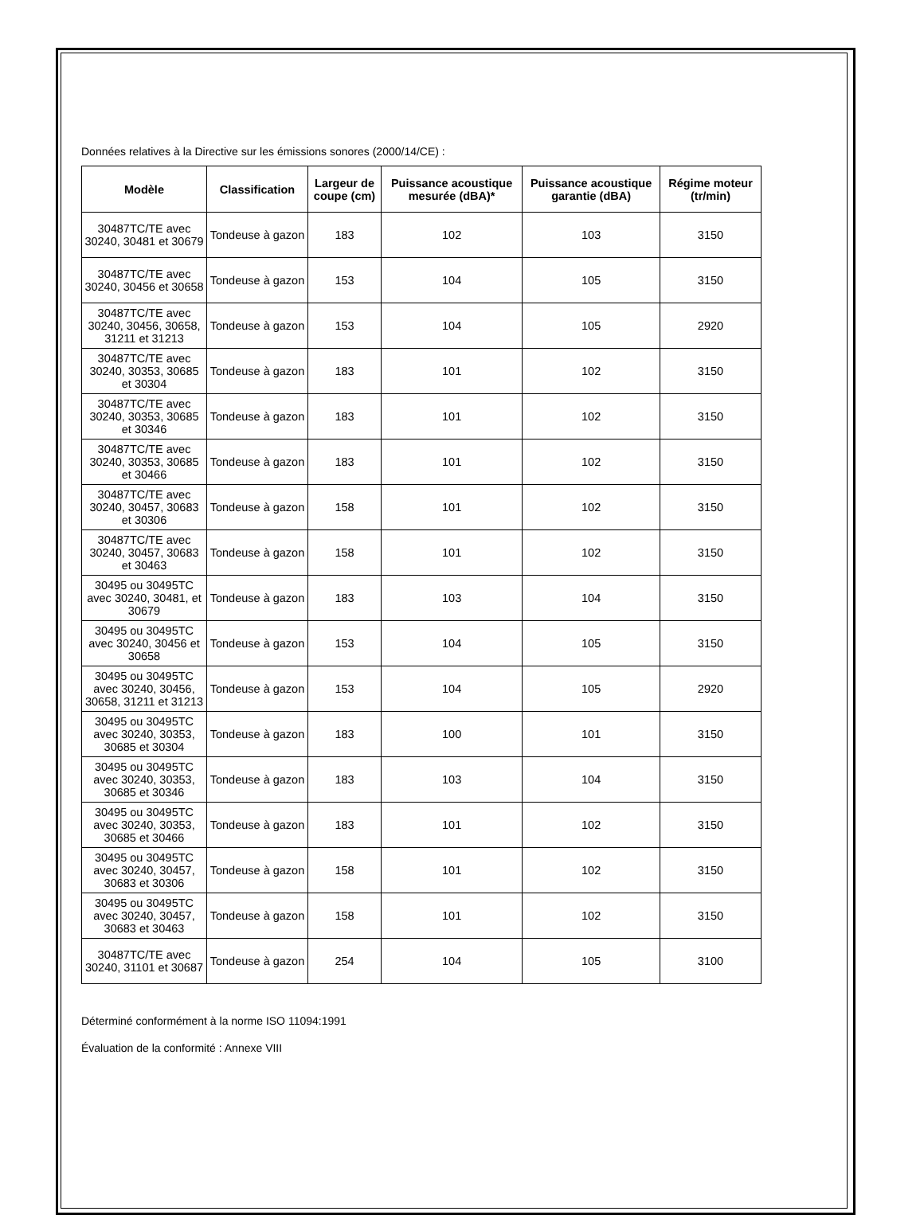Données relatives à la Directive sur les émissions sonores (2000/14/CE) :
| Modèle | Classification | Largeur de coupe (cm) | Puissance acoustique mesurée (dBA)* | Puissance acoustique garantie (dBA) | Régime moteur (tr/min) |
| --- | --- | --- | --- | --- | --- |
| 30487TC/TE avec 30240, 30481 et 30679 | Tondeuse à gazon | 183 | 102 | 103 | 3150 |
| 30487TC/TE avec 30240, 30456 et 30658 | Tondeuse à gazon | 153 | 104 | 105 | 3150 |
| 30487TC/TE avec 30240, 30456, 30658, 31211 et 31213 | Tondeuse à gazon | 153 | 104 | 105 | 2920 |
| 30487TC/TE avec 30240, 30353, 30685 et 30304 | Tondeuse à gazon | 183 | 101 | 102 | 3150 |
| 30487TC/TE avec 30240, 30353, 30685 et 30346 | Tondeuse à gazon | 183 | 101 | 102 | 3150 |
| 30487TC/TE avec 30240, 30353, 30685 et 30466 | Tondeuse à gazon | 183 | 101 | 102 | 3150 |
| 30487TC/TE avec 30240, 30457, 30683 et 30306 | Tondeuse à gazon | 158 | 101 | 102 | 3150 |
| 30487TC/TE avec 30240, 30457, 30683 et 30463 | Tondeuse à gazon | 158 | 101 | 102 | 3150 |
| 30495 ou 30495TC avec 30240, 30481, et 30679 | Tondeuse à gazon | 183 | 103 | 104 | 3150 |
| 30495 ou 30495TC avec 30240, 30456 et 30658 | Tondeuse à gazon | 153 | 104 | 105 | 3150 |
| 30495 ou 30495TC avec 30240, 30456, 30658, 31211 et 31213 | Tondeuse à gazon | 153 | 104 | 105 | 2920 |
| 30495 ou 30495TC avec 30240, 30353, 30685 et 30304 | Tondeuse à gazon | 183 | 100 | 101 | 3150 |
| 30495 ou 30495TC avec 30240, 30353, 30685 et 30346 | Tondeuse à gazon | 183 | 103 | 104 | 3150 |
| 30495 ou 30495TC avec 30240, 30353, 30685 et 30466 | Tondeuse à gazon | 183 | 101 | 102 | 3150 |
| 30495 ou 30495TC avec 30240, 30457, 30683 et 30306 | Tondeuse à gazon | 158 | 101 | 102 | 3150 |
| 30495 ou 30495TC avec 30240, 30457, 30683 et 30463 | Tondeuse à gazon | 158 | 101 | 102 | 3150 |
| 30487TC/TE avec 30240, 31101 et 30687 | Tondeuse à gazon | 254 | 104 | 105 | 3100 |
Déterminé conformément à la norme ISO 11094:1991
Évaluation de la conformité : Annexe VIII